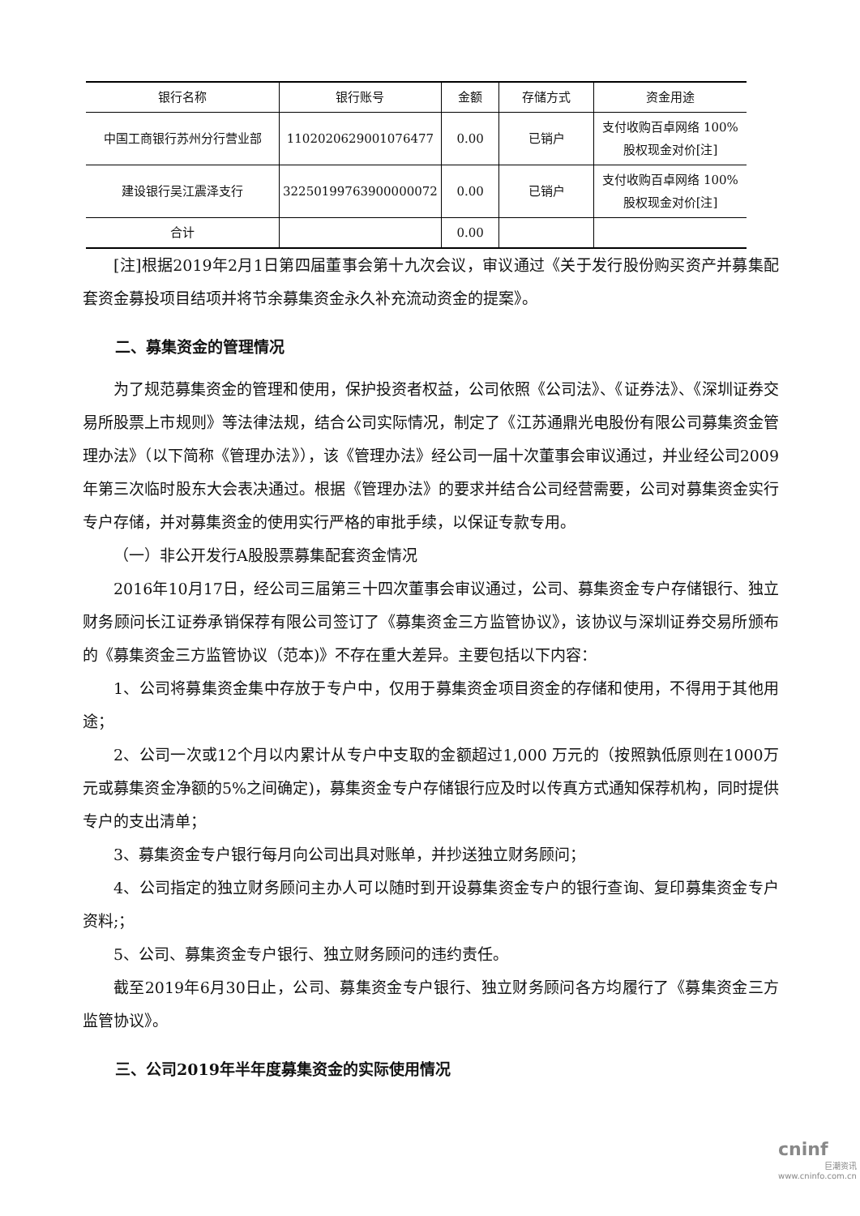| 银行名称 | 银行账号 | 金额 | 存储方式 | 资金用途 |
| --- | --- | --- | --- | --- |
| 中国工商银行苏州分行营业部 | 1102020629001076477 | 0.00 | 已销户 | 支付收购百卓网络 100%股权现金对价[注] |
| 建设银行吴江震泽支行 | 32250199763900000072 | 0.00 | 已销户 | 支付收购百卓网络 100%股权现金对价[注] |
| 合计 | | 0.00 | | |
[注]根据2019年2月1日第四届董事会第十九次会议，审议通过《关于发行股份购买资产并募集配套资金募投项目结项并将节余募集资金永久补充流动资金的提案》。
二、募集资金的管理情况
为了规范募集资金的管理和使用，保护投资者权益，公司依照《公司法》、《证券法》、《深圳证券交易所股票上市规则》等法律法规，结合公司实际情况，制定了《江苏通鼎光电股份有限公司募集资金管理办法》（以下简称《管理办法》），该《管理办法》经公司一届十次董事会审议通过，并业经公司2009 年第三次临时股东大会表决通过。根据《管理办法》的要求并结合公司经营需要，公司对募集资金实行专户存储，并对募集资金的使用实行严格的审批手续，以保证专款专用。
（一）非公开发行A股股票募集配套资金情况
2016年10月17日，经公司三届第三十四次董事会审议通过，公司、募集资金专户存储银行、独立财务顾问长江证券承销保荐有限公司签订了《募集资金三方监管协议》，该协议与深圳证券交易所颁布的《募集资金三方监管协议（范本)》不存在重大差异。主要包括以下内容：
1、公司将募集资金集中存放于专户中，仅用于募集资金项目资金的存储和使用，不得用于其他用途；
2、公司一次或12个月以内累计从专户中支取的金额超过1,000 万元的（按照孰低原则在1000万元或募集资金净额的5%之间确定)，募集资金专户存储银行应及时以传真方式通知保荐机构，同时提供专户的支出清单；
3、募集资金专户银行每月向公司出具对账单，并抄送独立财务顾问；
4、公司指定的独立财务顾问主办人可以随时到开设募集资金专户的银行查询、复印募集资金专户资料;；
5、公司、募集资金专户银行、独立财务顾问的违约责任。
截至2019年6月30日止，公司、募集资金专户银行、独立财务顾问各方均履行了《募集资金三方监管协议》。
三、公司2019年半年度募集资金的实际使用情况
cninf
巨潮资讯
www.cninfo.com.cn